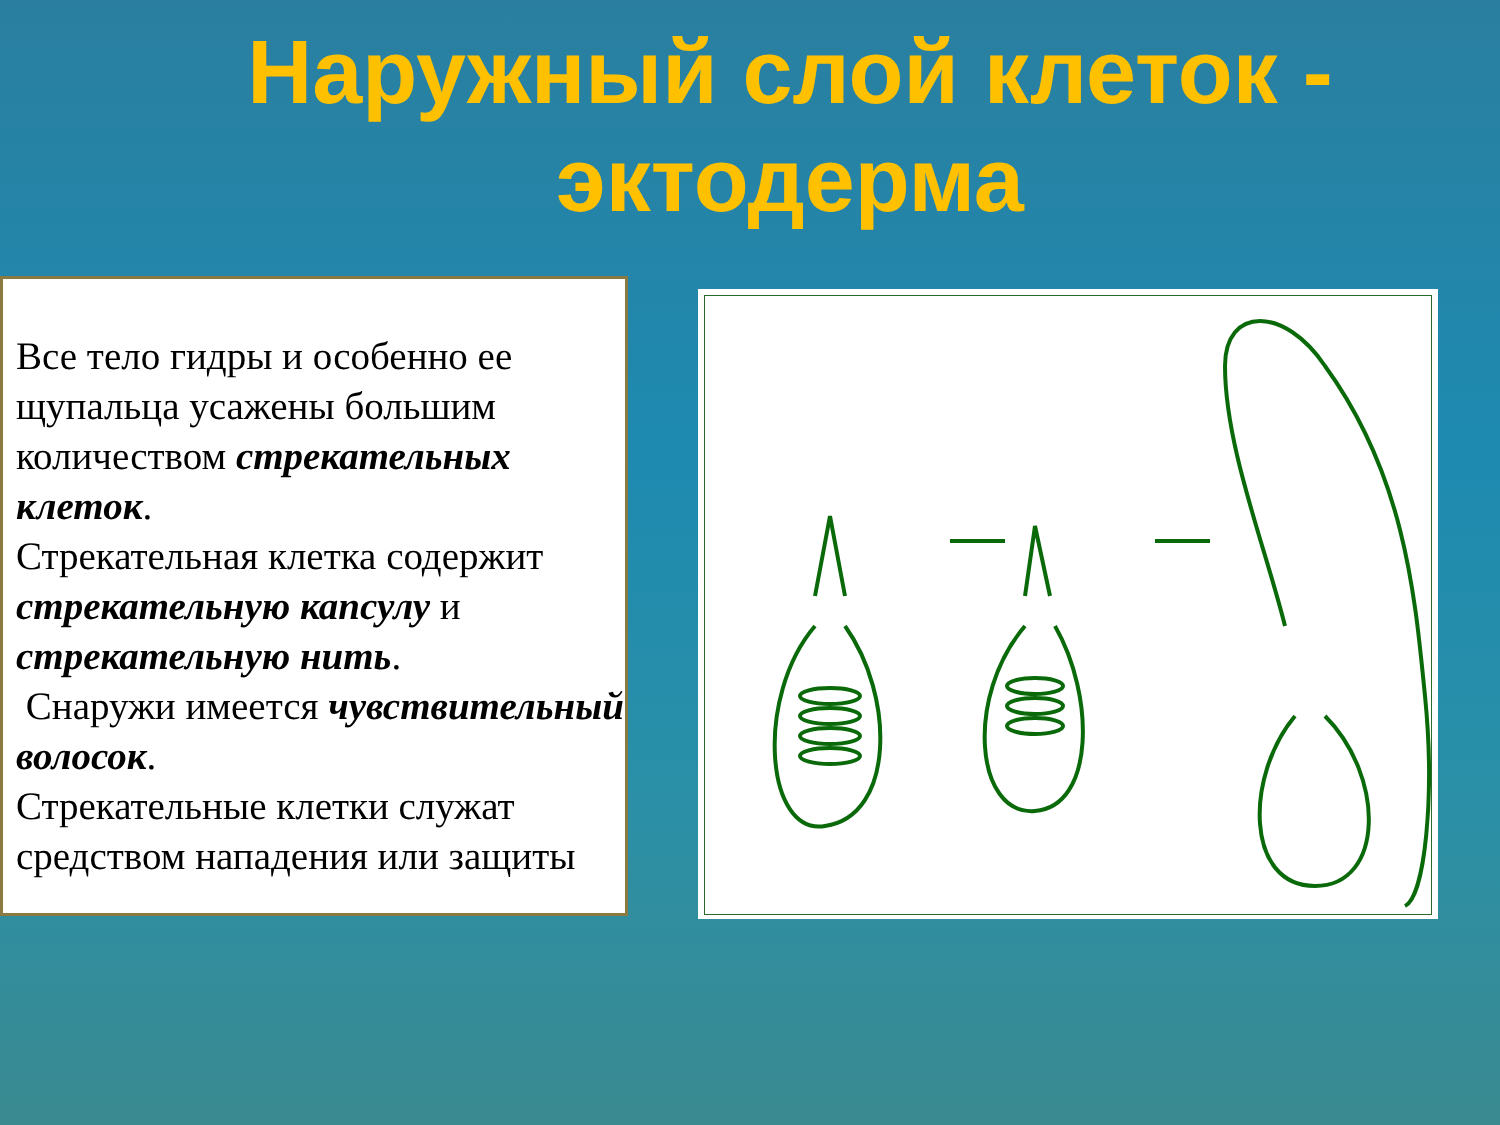Наружный слой клеток -
эктодерма
Все тело гидры и особенно ее щупальца усажены большим количеством стрекательных клеток.
Стрекательная клетка содержит стрекательную капсулу и стрекательную нить.
Снаружи имеется чувствительный волосок.
Стрекательные клетки служат средством нападения или защиты